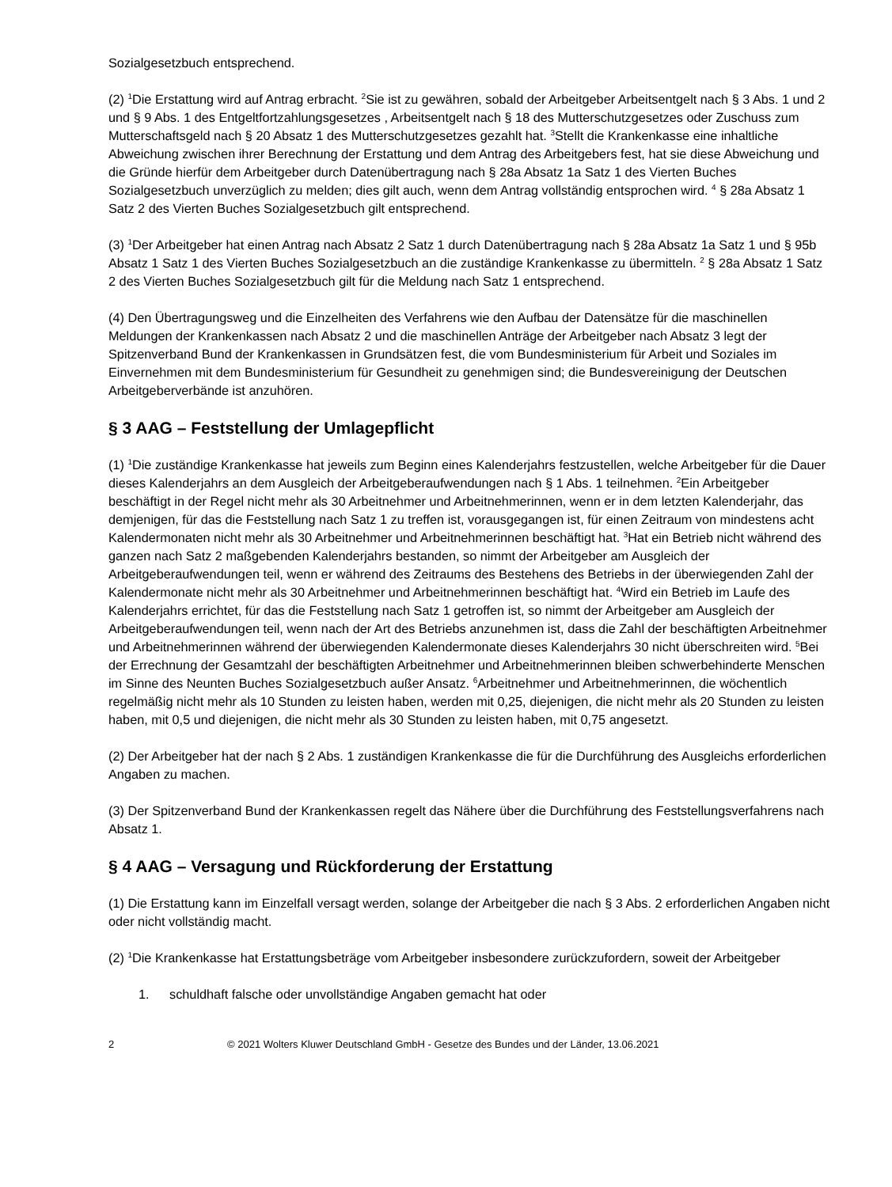Sozialgesetzbuch entsprechend.
(2) <sup>1</sup>Die Erstattung wird auf Antrag erbracht. <sup>2</sup>Sie ist zu gewähren, sobald der Arbeitgeber Arbeitsentgelt nach § 3 Abs. 1 und 2 und § 9 Abs. 1 des Entgeltfortzahlungsgesetzes , Arbeitsentgelt nach § 18 des Mutterschutzgesetzes oder Zuschuss zum Mutterschaftsgeld nach § 20 Absatz 1 des Mutterschutzgesetzes gezahlt hat. <sup>3</sup>Stellt die Krankenkasse eine inhaltliche Abweichung zwischen ihrer Berechnung der Erstattung und dem Antrag des Arbeitgebers fest, hat sie diese Abweichung und die Gründe hierfür dem Arbeitgeber durch Datenübertragung nach § 28a Absatz 1a Satz 1 des Vierten Buches Sozialgesetzbuch unverzüglich zu melden; dies gilt auch, wenn dem Antrag vollständig entsprochen wird. <sup>4</sup> § 28a Absatz 1 Satz 2 des Vierten Buches Sozialgesetzbuch gilt entsprechend.
(3) <sup>1</sup>Der Arbeitgeber hat einen Antrag nach Absatz 2 Satz 1 durch Datenübertragung nach § 28a Absatz 1a Satz 1 und § 95b Absatz 1 Satz 1 des Vierten Buches Sozialgesetzbuch an die zuständige Krankenkasse zu übermitteln. <sup>2</sup> § 28a Absatz 1 Satz 2 des Vierten Buches Sozialgesetzbuch gilt für die Meldung nach Satz 1 entsprechend.
(4) Den Übertragungsweg und die Einzelheiten des Verfahrens wie den Aufbau der Datensätze für die maschinellen Meldungen der Krankenkassen nach Absatz 2 und die maschinellen Anträge der Arbeitgeber nach Absatz 3 legt der Spitzenverband Bund der Krankenkassen in Grundsätzen fest, die vom Bundesministerium für Arbeit und Soziales im Einvernehmen mit dem Bundesministerium für Gesundheit zu genehmigen sind; die Bundesvereinigung der Deutschen Arbeitgeberverbände ist anzuhören.
§ 3 AAG – Feststellung der Umlagepflicht
(1) <sup>1</sup>Die zuständige Krankenkasse hat jeweils zum Beginn eines Kalenderjahrs festzustellen, welche Arbeitgeber für die Dauer dieses Kalenderjahrs an dem Ausgleich der Arbeitgeberaufwendungen nach § 1 Abs. 1 teilnehmen. <sup>2</sup>Ein Arbeitgeber beschäftigt in der Regel nicht mehr als 30 Arbeitnehmer und Arbeitnehmerinnen, wenn er in dem letzten Kalenderjahr, das demjenigen, für das die Feststellung nach Satz 1 zu treffen ist, vorausgegangen ist, für einen Zeitraum von mindestens acht Kalendermonaten nicht mehr als 30 Arbeitnehmer und Arbeitnehmerinnen beschäftigt hat. <sup>3</sup>Hat ein Betrieb nicht während des ganzen nach Satz 2 maßgebenden Kalenderjahrs bestanden, so nimmt der Arbeitgeber am Ausgleich der Arbeitgeberaufwendungen teil, wenn er während des Zeitraums des Bestehens des Betriebs in der überwiegenden Zahl der Kalendermonate nicht mehr als 30 Arbeitnehmer und Arbeitnehmerinnen beschäftigt hat. <sup>4</sup>Wird ein Betrieb im Laufe des Kalenderjahrs errichtet, für das die Feststellung nach Satz 1 getroffen ist, so nimmt der Arbeitgeber am Ausgleich der Arbeitgeberaufwendungen teil, wenn nach der Art des Betriebs anzunehmen ist, dass die Zahl der beschäftigten Arbeitnehmer und Arbeitnehmerinnen während der überwiegenden Kalendermonate dieses Kalenderjahrs 30 nicht überschreiten wird. <sup>5</sup>Bei der Errechnung der Gesamtzahl der beschäftigten Arbeitnehmer und Arbeitnehmerinnen bleiben schwerbehinderte Menschen im Sinne des Neunten Buches Sozialgesetzbuch außer Ansatz. <sup>6</sup>Arbeitnehmer und Arbeitnehmerinnen, die wöchentlich regelmäßig nicht mehr als 10 Stunden zu leisten haben, werden mit 0,25, diejenigen, die nicht mehr als 20 Stunden zu leisten haben, mit 0,5 und diejenigen, die nicht mehr als 30 Stunden zu leisten haben, mit 0,75 angesetzt.
(2) Der Arbeitgeber hat der nach § 2 Abs. 1 zuständigen Krankenkasse die für die Durchführung des Ausgleichs erforderlichen Angaben zu machen.
(3) Der Spitzenverband Bund der Krankenkassen regelt das Nähere über die Durchführung des Feststellungsverfahrens nach Absatz 1.
§ 4 AAG – Versagung und Rückforderung der Erstattung
(1) Die Erstattung kann im Einzelfall versagt werden, solange der Arbeitgeber die nach § 3 Abs. 2 erforderlichen Angaben nicht oder nicht vollständig macht.
(2) <sup>1</sup>Die Krankenkasse hat Erstattungsbeträge vom Arbeitgeber insbesondere zurückzufordern, soweit der Arbeitgeber
1. schuldhaft falsche oder unvollständige Angaben gemacht hat oder
2 © 2021 Wolters Kluwer Deutschland GmbH - Gesetze des Bundes und der Länder, 13.06.2021